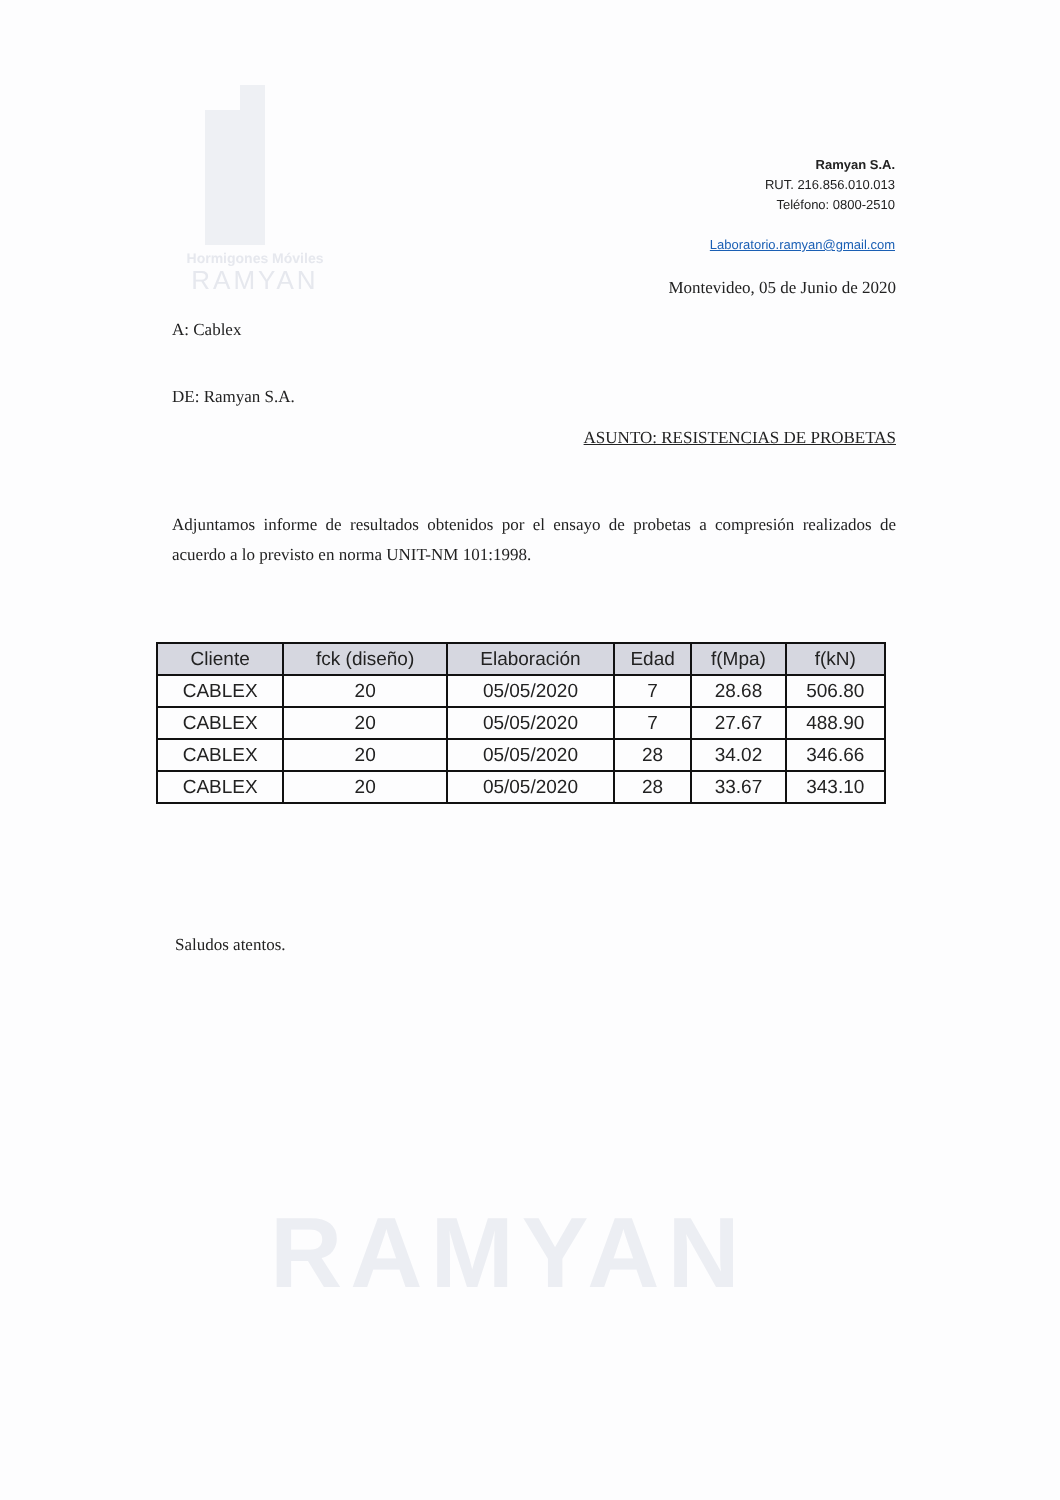Hormigones Móviles
RAMYAN
Ramyan S.A.
RUT. 216.856.010.013
Teléfono: 0800-2510
Laboratorio.ramyan@gmail.com
Montevideo, 05 de Junio de 2020
A: Cablex
DE: Ramyan S.A.
ASUNTO: RESISTENCIAS DE PROBETAS
Adjuntamos informe de resultados obtenidos por el ensayo de probetas a compresión realizados de acuerdo a lo previsto en norma UNIT-NM 101:1998.
Saludos atentos.
| Cliente | fck (diseño) | Elaboración | Edad | f(Mpa) | f(kN) |
| --- | --- | --- | --- | --- | --- |
| CABLEX | 20 | 05/05/2020 | 7 | 28.68 | 506.80 |
| CABLEX | 20 | 05/05/2020 | 7 | 27.67 | 488.90 |
| CABLEX | 20 | 05/05/2020 | 28 | 34.02 | 346.66 |
| CABLEX | 20 | 05/05/2020 | 28 | 33.67 | 343.10 |
RAMYAN